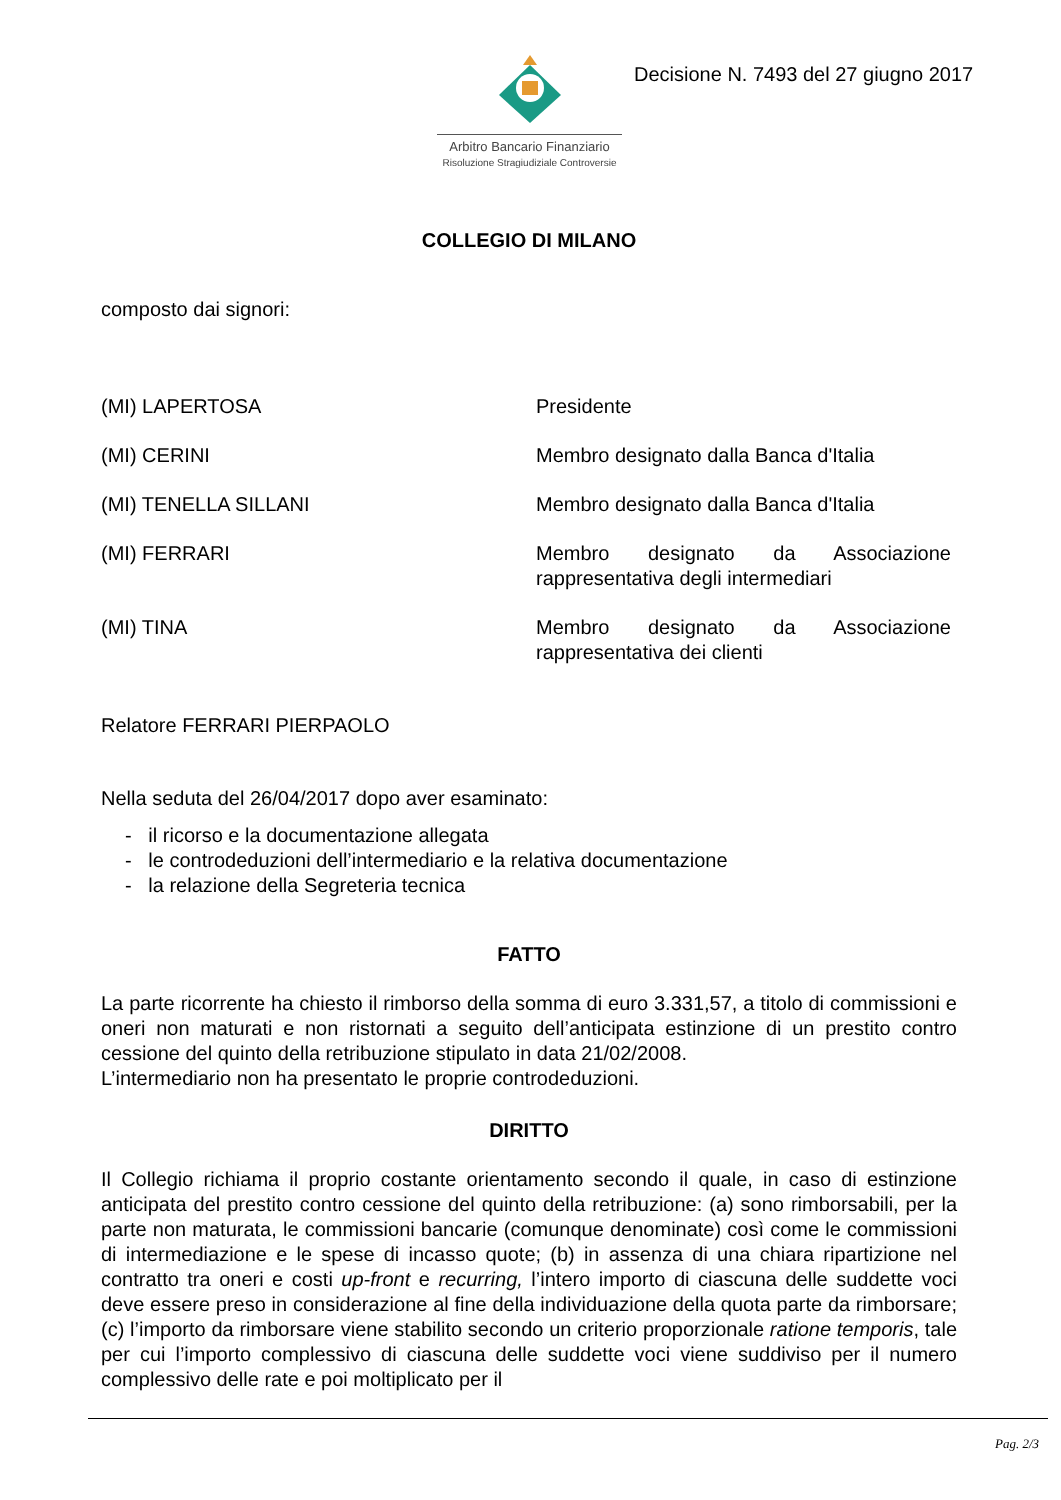Arbitro Bancario Finanziario
Risoluzione Stragiudiziale Controversie
Decisione N. 7493 del 27 giugno 2017
COLLEGIO DI MILANO
composto dai signori:
(MI) LAPERTOSA Presidente
(MI) CERINI Membro designato dalla Banca d'Italia
(MI) TENELLA SILLANI Membro designato dalla Banca d'Italia
(MI) FERRARI Membro designato da Associazione rappresentativa degli intermediari
(MI) TINA Membro designato da Associazione rappresentativa dei clienti
Relatore FERRARI PIERPAOLO
Nella seduta del 26/04/2017 dopo aver esaminato:
- il ricorso e la documentazione allegata
- le controdeduzioni dell’intermediario e la relativa documentazione
- la relazione della Segreteria tecnica
FATTO
La parte ricorrente ha chiesto il rimborso della somma di euro 3.331,57, a titolo di commissioni e oneri non maturati e non ristornati a seguito dell’anticipata estinzione di un prestito contro cessione del quinto della retribuzione stipulato in data 21/02/2008.
L’intermediario non ha presentato le proprie controdeduzioni.
DIRITTO
Il Collegio richiama il proprio costante orientamento secondo il quale, in caso di estinzione anticipata del prestito contro cessione del quinto della retribuzione: (a) sono rimborsabili, per la parte non maturata, le commissioni bancarie (comunque denominate) così come le commissioni di intermediazione e le spese di incasso quote; (b) in assenza di una chiara ripartizione nel contratto tra oneri e costi up-front e recurring, l’intero importo di ciascuna delle suddette voci deve essere preso in considerazione al fine della individuazione della quota parte da rimborsare; (c) l’importo da rimborsare viene stabilito secondo un criterio proporzionale ratione temporis, tale per cui l’importo complessivo di ciascuna delle suddette voci viene suddiviso per il numero complessivo delle rate e poi moltiplicato per il
Pag. 2/3